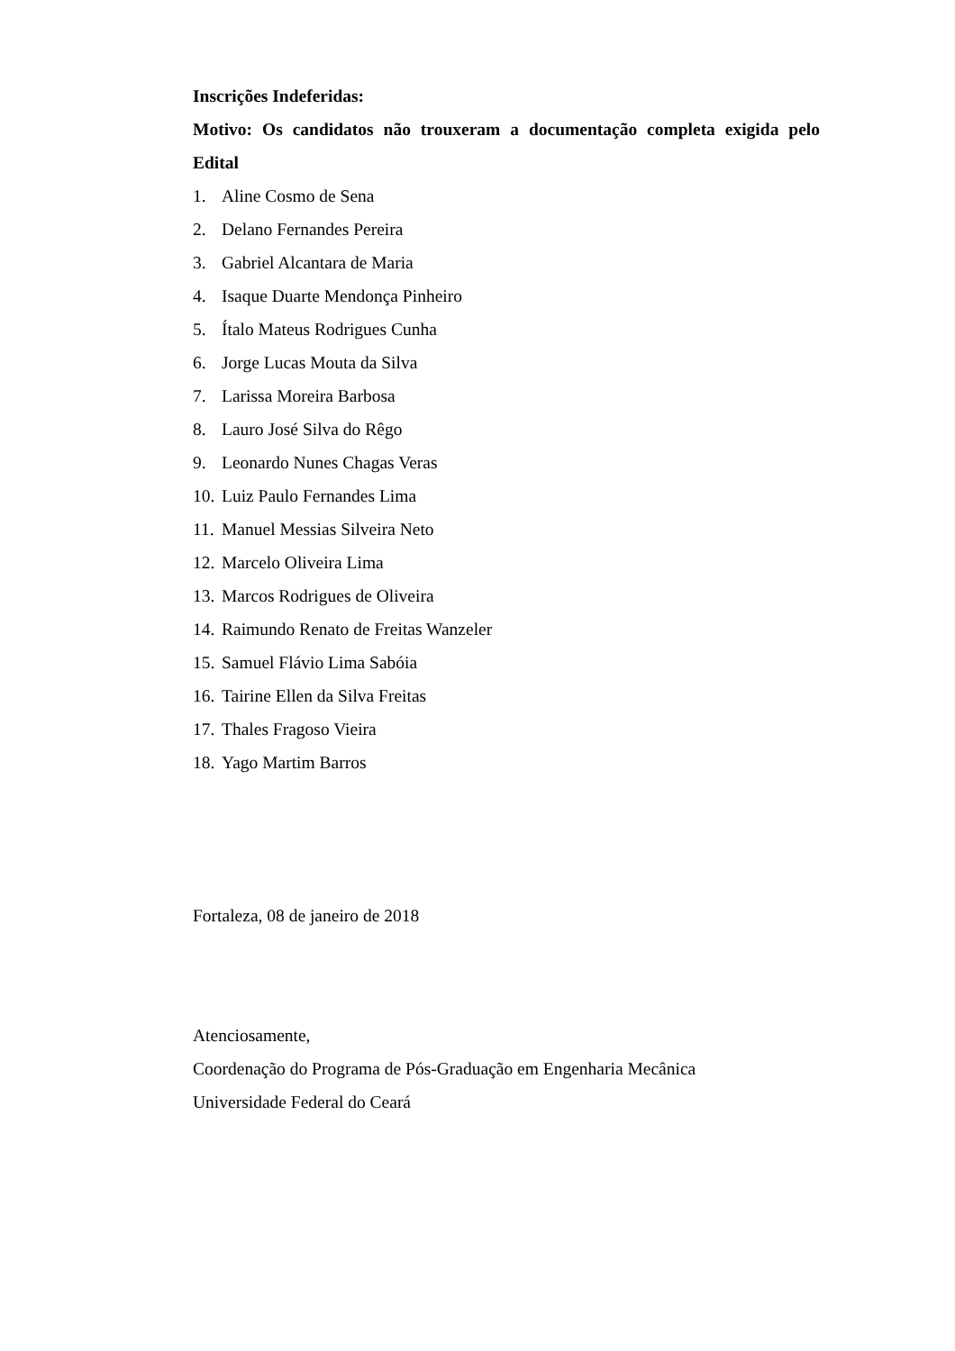Inscrições Indeferidas:
Motivo: Os candidatos não trouxeram a documentação completa exigida pelo Edital
1. Aline Cosmo de Sena
2. Delano Fernandes Pereira
3. Gabriel Alcantara de Maria
4. Isaque Duarte Mendonça Pinheiro
5. Ítalo Mateus Rodrigues Cunha
6. Jorge Lucas Mouta da Silva
7. Larissa Moreira Barbosa
8. Lauro José Silva do Rêgo
9. Leonardo Nunes Chagas Veras
10. Luiz Paulo Fernandes Lima
11. Manuel Messias Silveira Neto
12. Marcelo Oliveira Lima
13. Marcos Rodrigues de Oliveira
14. Raimundo Renato de Freitas Wanzeler
15. Samuel Flávio Lima Sabóia
16. Tairine Ellen da Silva Freitas
17. Thales Fragoso Vieira
18. Yago Martim Barros
Fortaleza, 08 de janeiro de 2018
Atenciosamente,
Coordenação do Programa de Pós-Graduação em Engenharia Mecânica
Universidade Federal do Ceará